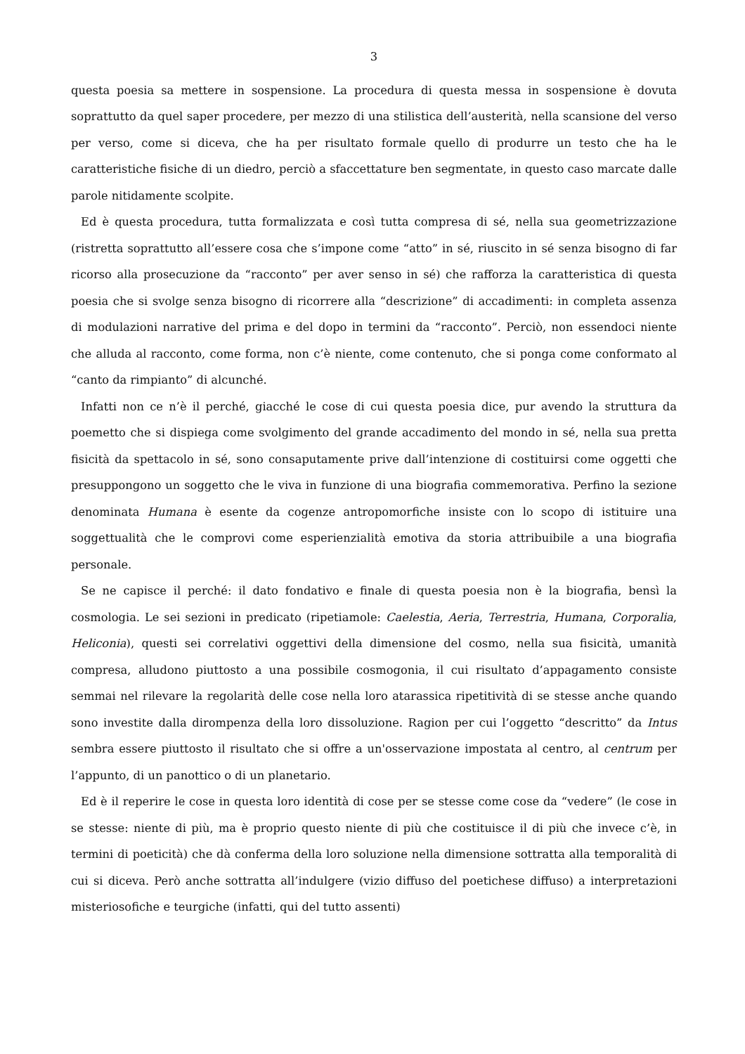3
questa poesia sa mettere in sospensione. La procedura di questa messa in sospensione è dovuta soprattutto da quel saper procedere, per mezzo di una stilistica dell’austerità, nella scansione del verso per verso, come si diceva, che ha per risultato formale quello di produrre un testo che ha le caratteristiche fisiche di un diedro, perciò a sfaccettature ben segmentate, in questo caso marcate dalle parole nitidamente scolpite.
Ed è questa procedura, tutta formalizzata e così tutta compresa di sé, nella sua geometrizzazione (ristretta soprattutto all’essere cosa che s’impone come “atto” in sé, riuscito in sé senza bisogno di far ricorso alla prosecuzione da “racconto” per aver senso in sé) che rafforza la caratteristica di questa poesia che si svolge senza bisogno di ricorrere alla “descrizione” di accadimenti: in completa assenza di modulazioni narrative del prima e del dopo in termini da “racconto”. Perciò, non essendoci niente che alluda al racconto, come forma, non c’è niente, come contenuto, che si ponga come conformato al “canto da rimpianto” di alcunché.
Infatti non ce n’è il perché, giacché le cose di cui questa poesia dice, pur avendo la struttura da poemetto che si dispiega come svolgimento del grande accadimento del mondo in sé, nella sua pretta fisicità da spettacolo in sé, sono consaputamente prive dall’intenzione di costituirsi come oggetti che presuppongono un soggetto che le viva in funzione di una biografia commemorativa. Perfino la sezione denominata Humana è esente da cogenze antropomorfiche insiste con lo scopo di istituire una soggettualità che le comprovi come esperienzialità emotiva da storia attribuibile a una biografia personale.
Se ne capisce il perché: il dato fondativo e finale di questa poesia non è la biografia, bensì la cosmologia. Le sei sezioni in predicato (ripetiamole: Caelestia, Aeria, Terrestria, Humana, Corporalia, Heliconia), questi sei correlativi oggettivi della dimensione del cosmo, nella sua fisicità, umanità compresa, alludono piuttosto a una possibile cosmogonia, il cui risultato d’appagamento consiste semmai nel rilevare la regolarità delle cose nella loro atarassica ripetitività di se stesse anche quando sono investite dalla dirompenza della loro dissoluzione. Ragion per cui l’oggetto “descritto” da Intus sembra essere piuttosto il risultato che si offre a un'osservazione impostata al centro, al centrum per l’appunto, di un panottico o di un planetario.
Ed è il reperire le cose in questa loro identità di cose per se stesse come cose da “vedere” (le cose in se stesse: niente di più, ma è proprio questo niente di più che costituisce il di più che invece c’è, in termini di poeticità) che dà conferma della loro soluzione nella dimensione sottratta alla temporalità di cui si diceva. Però anche sottratta all’indulgere (vizio diffuso del poetichese diffuso) a interpretazioni misteriosofiche e teurgiche (infatti, qui del tutto assenti)